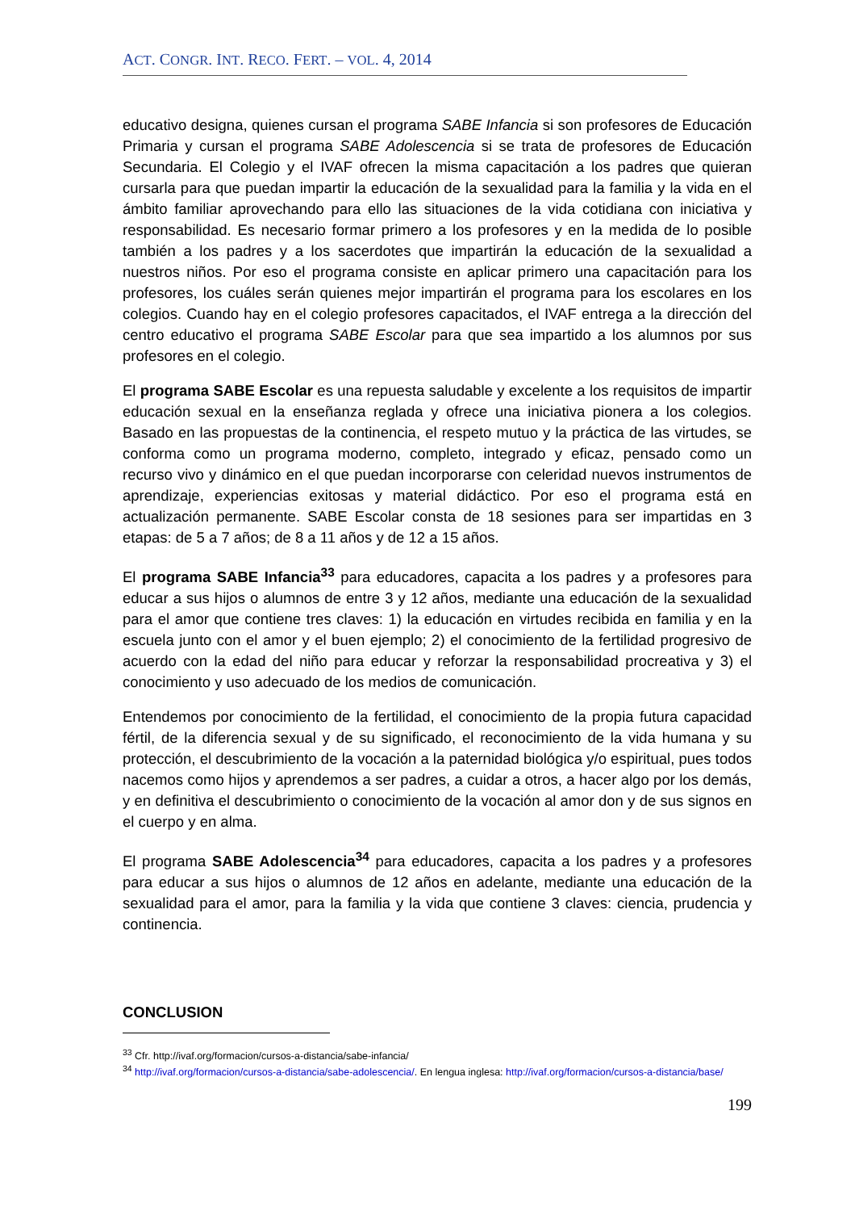ACT. CONGR. INT. RECO. FERT. – VOL. 4, 2014
educativo designa, quienes cursan el programa SABE Infancia si son profesores de Educación Primaria y cursan el programa SABE Adolescencia si se trata de profesores de Educación Secundaria. El Colegio y el IVAF ofrecen la misma capacitación a los padres que quieran cursarla para que puedan impartir la educación de la sexualidad para la familia y la vida en el ámbito familiar aprovechando para ello las situaciones de la vida cotidiana con iniciativa y responsabilidad. Es necesario formar primero a los profesores y en la medida de lo posible también a los padres y a los sacerdotes que impartirán la educación de la sexualidad a nuestros niños. Por eso el programa consiste en aplicar primero una capacitación para los profesores, los cuáles serán quienes mejor impartirán el programa para los escolares en los colegios. Cuando hay en el colegio profesores capacitados, el IVAF entrega a la dirección del centro educativo el programa SABE Escolar para que sea impartido a los alumnos por sus profesores en el colegio.
El programa SABE Escolar es una repuesta saludable y excelente a los requisitos de impartir educación sexual en la enseñanza reglada y ofrece una iniciativa pionera a los colegios. Basado en las propuestas de la continencia, el respeto mutuo y la práctica de las virtudes, se conforma como un programa moderno, completo, integrado y eficaz, pensado como un recurso vivo y dinámico en el que puedan incorporarse con celeridad nuevos instrumentos de aprendizaje, experiencias exitosas y material didáctico. Por eso el programa está en actualización permanente. SABE Escolar consta de 18 sesiones para ser impartidas en 3 etapas: de 5 a 7 años; de 8 a 11 años y de 12 a 15 años.
El programa SABE Infancia<sup>33</sup> para educadores, capacita a los padres y a profesores para educar a sus hijos o alumnos de entre 3 y 12 años, mediante una educación de la sexualidad para el amor que contiene tres claves: 1) la educación en virtudes recibida en familia y en la escuela junto con el amor y el buen ejemplo; 2) el conocimiento de la fertilidad progresivo de acuerdo con la edad del niño para educar y reforzar la responsabilidad procreativa y 3) el conocimiento y uso adecuado de los medios de comunicación.
Entendemos por conocimiento de la fertilidad, el conocimiento de la propia futura capacidad fértil, de la diferencia sexual y de su significado, el reconocimiento de la vida humana y su protección, el descubrimiento de la vocación a la paternidad biológica y/o espiritual, pues todos nacemos como hijos y aprendemos a ser padres, a cuidar a otros, a hacer algo por los demás, y en definitiva el descubrimiento o conocimiento de la vocación al amor don y de sus signos en el cuerpo y en alma.
El programa SABE Adolescencia<sup>34</sup> para educadores, capacita a los padres y a profesores para educar a sus hijos o alumnos de 12 años en adelante, mediante una educación de la sexualidad para el amor, para la familia y la vida que contiene 3 claves: ciencia, prudencia y continencia.
CONCLUSION
<sup>33</sup> Cfr. http://ivaf.org/formacion/cursos-a-distancia/sabe-infancia/
<sup>34</sup> http://ivaf.org/formacion/cursos-a-distancia/sabe-adolescencia/. En lengua inglesa: http://ivaf.org/formacion/cursos-a-distancia/base/
199